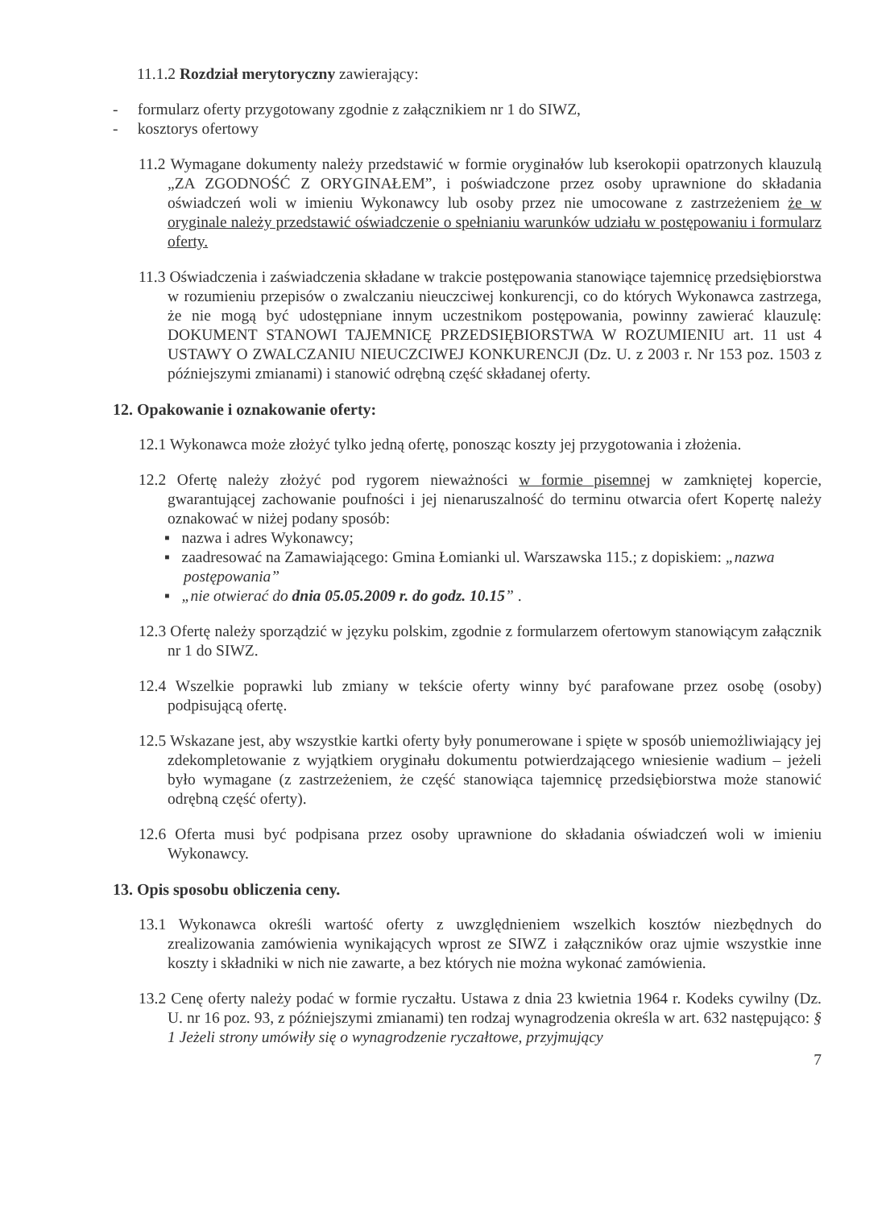11.1.2 Rozdział merytoryczny zawierający:
- formularz oferty przygotowany zgodnie z załącznikiem nr 1 do SIWZ,
- kosztorys ofertowy
11.2 Wymagane dokumenty należy przedstawić w formie oryginałów lub kserokopii opatrzonych klauzulą „ZA ZGODNOŚĆ Z ORYGINAŁEM”, i poświadczone przez osoby uprawnione do składania oświadczeń woli w imieniu Wykonawcy lub osoby przez nie umocowane z zastrzeżeniem że w oryginale należy przedstawić oświadczenie o spełnianiu warunków udziału w postępowaniu i formularz oferty.
11.3 Oświadczenia i zaświadczenia składane w trakcie postępowania stanowiące tajemnicę przedsiębiorstwa w rozumieniu przepisów o zwalczaniu nieuczciwej konkurencji, co do których Wykonawca zastrzega, że nie mogą być udostępniane innym uczestnikom postępowania, powinny zawierać klauzulę: DOKUMENT STANOWI TAJEMNICĘ PRZEDSIĘBIORSTWA W ROZUMIENIU art. 11 ust 4 USTAWY O ZWALCZANIU NIEUCZCIWEJ KONKURENCJI (Dz. U. z 2003 r. Nr 153 poz. 1503 z późniejszymi zmianami) i stanowić odrębną część składanej oferty.
12. Opakowanie i oznakowanie oferty:
12.1 Wykonawca może złożyć tylko jedną ofertę, ponosząc koszty jej przygotowania i złożenia.
12.2 Ofertę należy złożyć pod rygorem nieważności w formie pisemnej w zamkniętej kopercie, gwarantującej zachowanie poufności i jej nienaruszalność do terminu otwarcia ofert Kopertę należy oznakować w niżej podany sposób:
▪ nazwa i adres Wykonawcy;
▪ zaadresować na Zamawiającego: Gmina Łomianki ul. Warszawska 115.; z dopiskiem: „nazwa postępowania”
▪ „nie otwierać do dnia 05.05.2009 r. do godz. 10.15” .
12.3 Ofertę należy sporządzić w języku polskim, zgodnie z formularzem ofertowym stanowiącym załącznik nr 1 do SIWZ.
12.4 Wszelkie poprawki lub zmiany w tekście oferty winny być parafowane przez osobę (osoby) podpisującą ofertę.
12.5 Wskazane jest, aby wszystkie kartki oferty były ponumerowane i spięte w sposób uniemożliwiający jej zdekompletowanie z wyjątkiem oryginału dokumentu potwierdzającego wniesienie wadium – jeżeli było wymagane (z zastrzeżeniem, że część stanowiąca tajemnicę przedsiębiorstwa może stanowić odrębną część oferty).
12.6 Oferta musi być podpisana przez osoby uprawnione do składania oświadczeń woli w imieniu Wykonawcy.
13. Opis sposobu obliczenia ceny.
13.1 Wykonawca określi wartość oferty z uwzględnieniem wszelkich kosztów niezbędnych do zrealizowania zamówienia wynikających wprost ze SIWZ i załączników oraz ujmie wszystkie inne koszty i składniki w nich nie zawarte, a bez których nie można wykonać zamówienia.
13.2 Cenę oferty należy podać w formie ryczałtu. Ustawa z dnia 23 kwietnia 1964 r. Kodeks cywilny (Dz. U. nr 16 poz. 93, z późniejszymi zmianami) ten rodzaj wynagrodzenia określa w art. 632 następująco: § 1 Jeżeli strony umówiły się o wynagrodzenie ryczałtowe, przyjmujący
7